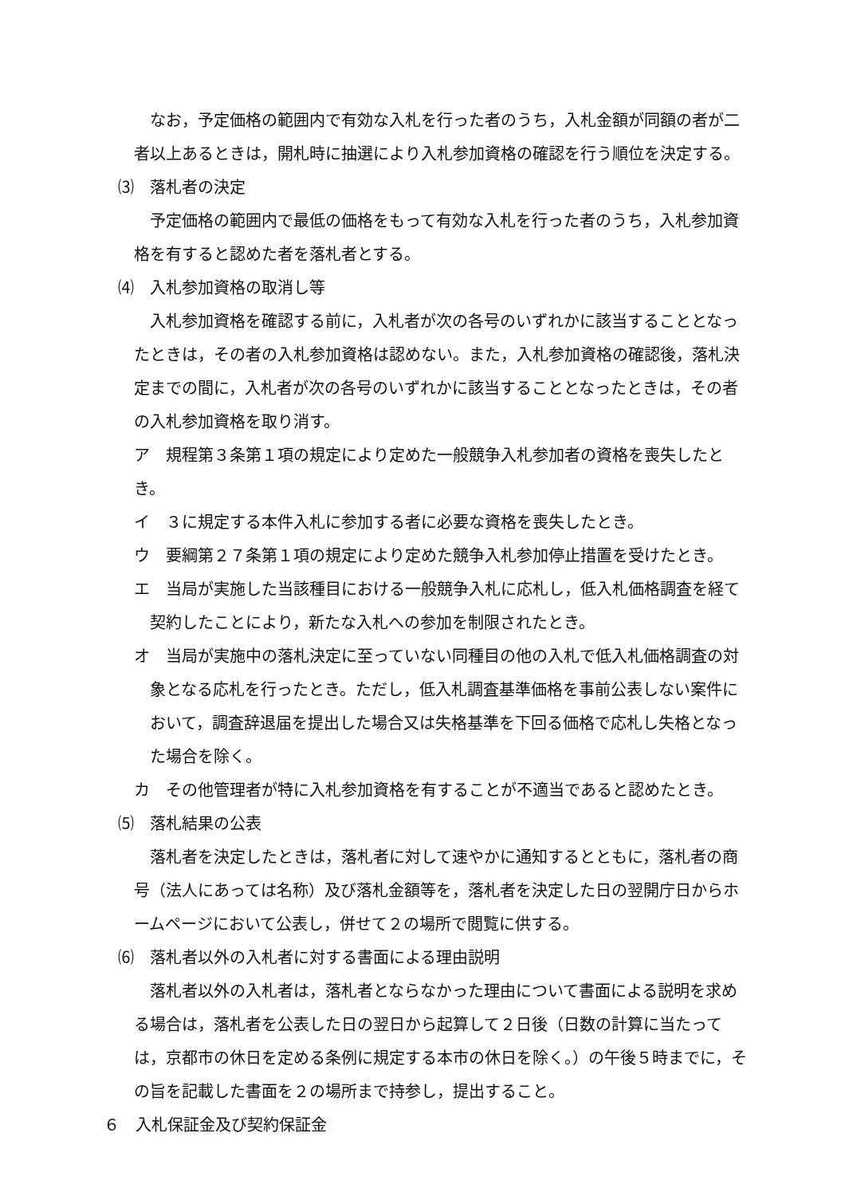なお，予定価格の範囲内で有効な入札を行った者のうち，入札金額が同額の者が二者以上あるときは，開札時に抽選により入札参加資格の確認を行う順位を決定する。
⑶　落札者の決定
予定価格の範囲内で最低の価格をもって有効な入札を行った者のうち，入札参加資格を有すると認めた者を落札者とする。
⑷　入札参加資格の取消し等
入札参加資格を確認する前に，入札者が次の各号のいずれかに該当することとなったときは，その者の入札参加資格は認めない。また，入札参加資格の確認後，落札決定までの間に，入札者が次の各号のいずれかに該当することとなったときは，その者の入札参加資格を取り消す。
ア　規程第３条第１項の規定により定めた一般競争入札参加者の資格を喪失したとき。
イ　３に規定する本件入札に参加する者に必要な資格を喪失したとき。
ウ　要綱第２７条第１項の規定により定めた競争入札参加停止措置を受けたとき。
エ　当局が実施した当該種目における一般競争入札に応札し，低入札価格調査を経て契約したことにより，新たな入札への参加を制限されたとき。
オ　当局が実施中の落札決定に至っていない同種目の他の入札で低入札価格調査の対象となる応札を行ったとき。ただし，低入札調査基準価格を事前公表しない案件において，調査辞退届を提出した場合又は失格基準を下回る価格で応札し失格となった場合を除く。
カ　その他管理者が特に入札参加資格を有することが不適当であると認めたとき。
⑸　落札結果の公表
落札者を決定したときは，落札者に対して速やかに通知するとともに，落札者の商号（法人にあっては名称）及び落札金額等を，落札者を決定した日の翌開庁日からホームページにおいて公表し，併せて２の場所で閲覧に供する。
⑹　落札者以外の入札者に対する書面による理由説明
落札者以外の入札者は，落札者とならなかった理由について書面による説明を求める場合は，落札者を公表した日の翌日から起算して２日後（日数の計算に当たっては，京都市の休日を定める条例に規定する本市の休日を除く。）の午後５時までに，その旨を記載した書面を２の場所まで持参し，提出すること。
６　入札保証金及び契約保証金